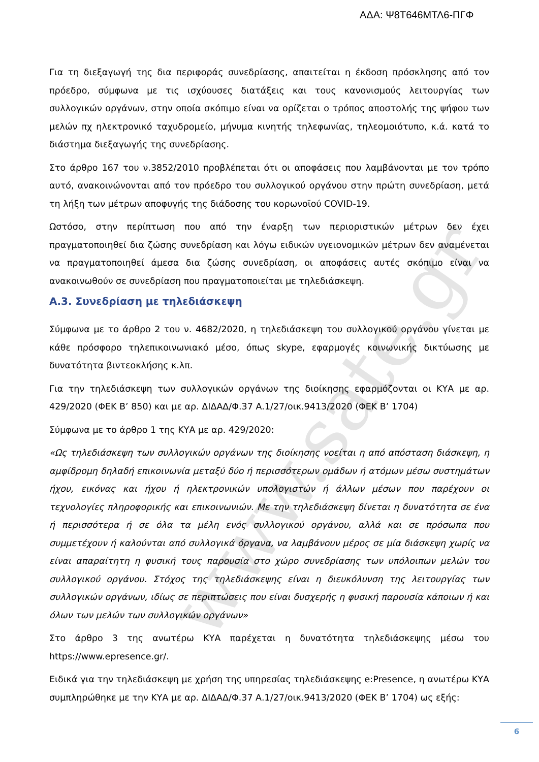www.sate.gr
ΑΔΑ: Ψ8Τ646ΜΤΛ6-ΠΓΦ
Για τη διεξαγωγή της δια περιφοράς συνεδρίασης, απαιτείται η έκδοση πρόσκλησης από τον πρόεδρο, σύμφωνα με τις ισχύουσες διατάξεις και τους κανονισμούς λειτουργίας των συλλογικών οργάνων, στην οποία σκόπιμο είναι να ορίζεται ο τρόπος αποστολής της ψήφου των μελών πχ ηλεκτρονικό ταχυδρομείο, μήνυμα κινητής τηλεφωνίας, τηλεομοιότυπο, κ.ά. κατά το διάστημα διεξαγωγής της συνεδρίασης.
Στο άρθρο 167 του ν.3852/2010 προβλέπεται ότι οι αποφάσεις που λαμβάνονται με τον τρόπο αυτό, ανακοινώνονται από τον πρόεδρο του συλλογικού οργάνου στην πρώτη συνεδρίαση, μετά τη λήξη των μέτρων αποφυγής της διάδοσης του κορωνοϊού COVID-19.
Ωστόσο, στην περίπτωση που από την έναρξη των περιοριστικών μέτρων δεν έχει πραγματοποιηθεί δια ζώσης συνεδρίαση και λόγω ειδικών υγειονομικών μέτρων δεν αναμένεται να πραγματοποιηθεί άμεσα δια ζώσης συνεδρίαση, οι αποφάσεις αυτές σκόπιμο είναι να ανακοινωθούν σε συνεδρίαση που πραγματοποιείται με τηλεδιάσκεψη.
Α.3. Συνεδρίαση με τηλεδιάσκεψη
Σύμφωνα με το άρθρο 2 του ν. 4682/2020, η τηλεδιάσκεψη του συλλογικού οργάνου γίνεται με κάθε πρόσφορο τηλεπικοινωνιακό μέσο, όπως skype, εφαρμογές κοινωνικής δικτύωσης με δυνατότητα βιντεοκλήσης κ.λπ.
Για την τηλεδιάσκεψη των συλλογικών οργάνων της διοίκησης εφαρμόζονται οι ΚΥΑ με αρ. 429/2020 (ΦΕΚ Β’ 850) και με αρ. ΔΙΔΑΔ/Φ.37 Α.1/27/οικ.9413/2020 (ΦΕΚ Β’ 1704)
Σύμφωνα με το άρθρο 1 της ΚΥΑ με αρ. 429/2020:
«Ως τηλεδιάσκεψη των συλλογικών οργάνων της διοίκησης νοείται η από απόσταση διάσκεψη, η αμφίδρομη δηλαδή επικοινωνία μεταξύ δύο ή περισσότερων ομάδων ή ατόμων μέσω συστημάτων ήχου, εικόνας και ήχου ή ηλεκτρονικών υπολογιστών ή άλλων μέσων που παρέχουν οι τεχνολογίες πληροφορικής και επικοινωνιών. Με την τηλεδιάσκεψη δίνεται η δυνατότητα σε ένα ή περισσότερα ή σε όλα τα μέλη ενός συλλογικού οργάνου, αλλά και σε πρόσωπα που συμμετέχουν ή καλούνται από συλλογικά όργανα, να λαμβάνουν μέρος σε μία διάσκεψη χωρίς να είναι απαραίτητη η φυσική τους παρουσία στο χώρο συνεδρίασης των υπόλοιπων μελών του συλλογικού οργάνου. Στόχος της τηλεδιάσκεψης είναι η διευκόλυνση της λειτουργίας των συλλογικών οργάνων, ιδίως σε περιπτώσεις που είναι δυσχερής η φυσική παρουσία κάποιων ή και όλων των μελών των συλλογικών οργάνων»
Στο άρθρο 3 της ανωτέρω ΚΥΑ παρέχεται η δυνατότητα τηλεδιάσκεψης μέσω του https://www.epresence.gr/.
Ειδικά για την τηλεδιάσκεψη με χρήση της υπηρεσίας τηλεδιάσκεψης e:Presence, η ανωτέρω ΚΥΑ συμπληρώθηκε με την ΚΥΑ με αρ. ΔΙΔΑΔ/Φ.37 Α.1/27/οικ.9413/2020 (ΦΕΚ Β’ 1704) ως εξής:
6